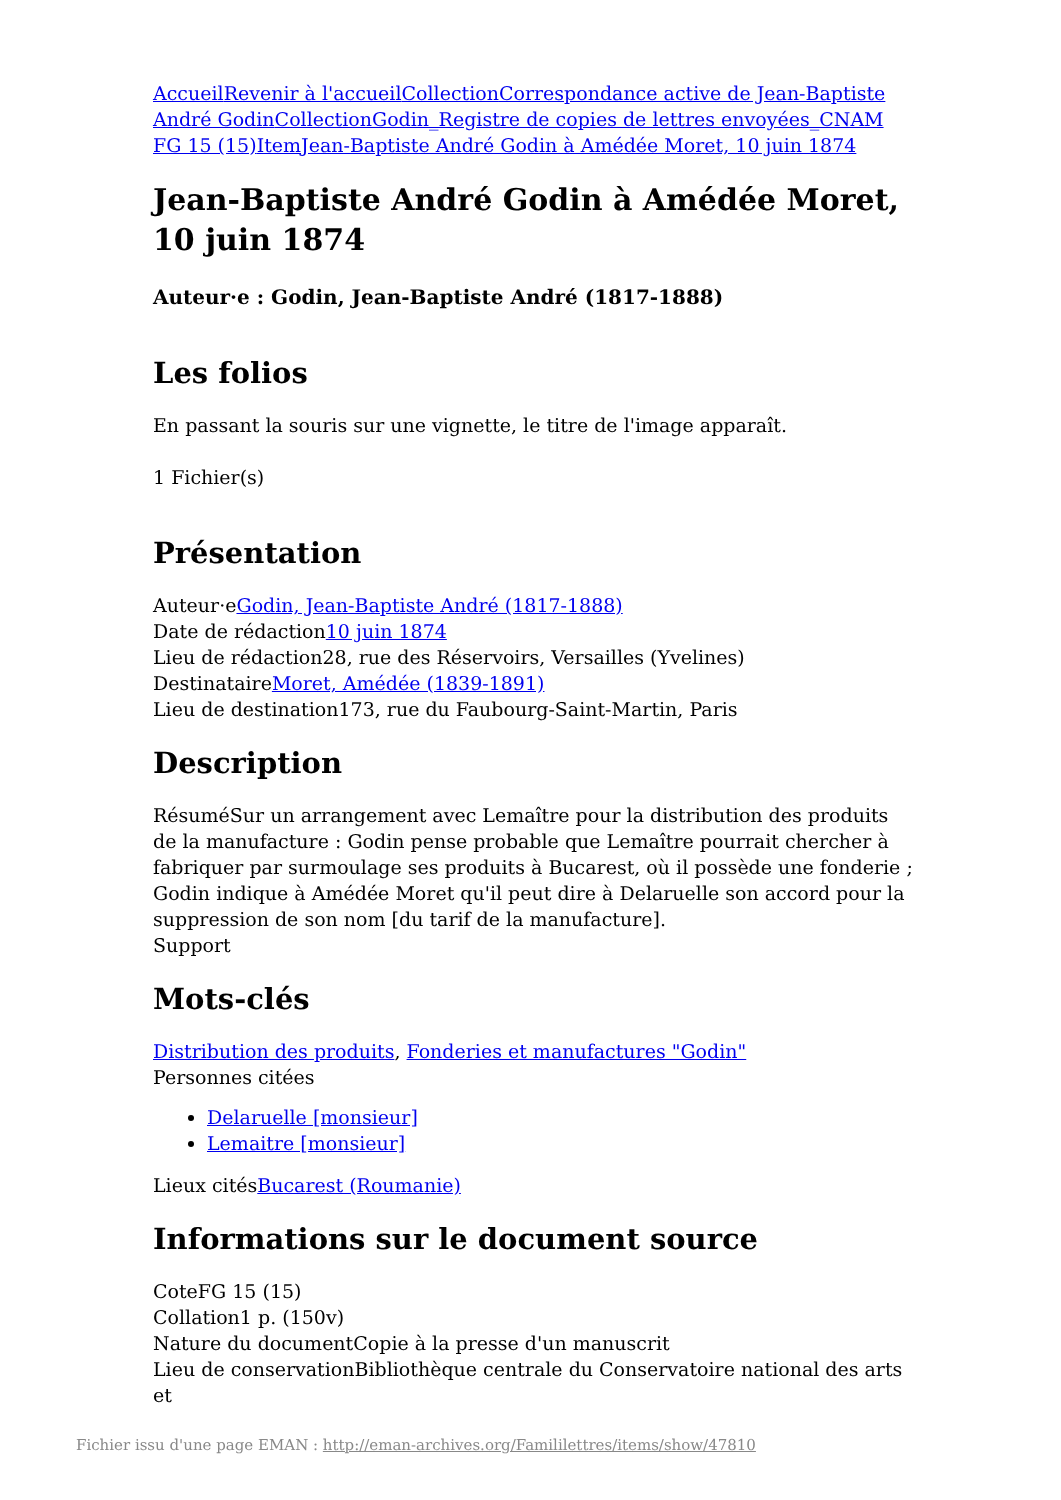Accueil Revenir à l'accueil Collection Correspondance active de Jean-Baptiste André Godin Collection Godin_Registre de copies de lettres envoyées_CNAM FG 15 (15) Item Jean-Baptiste André Godin à Amédée Moret, 10 juin 1874
Jean-Baptiste André Godin à Amédée Moret, 10 juin 1874
Auteur·e : Godin, Jean-Baptiste André (1817-1888)
Les folios
En passant la souris sur une vignette, le titre de l'image apparaît.
1 Fichier(s)
Présentation
Auteur·eGodin, Jean-Baptiste André (1817-1888)
Date de rédaction10 juin 1874
Lieu de rédaction28, rue des Réservoirs, Versailles (Yvelines)
DestinataireMoret, Amédée (1839-1891)
Lieu de destination173, rue du Faubourg-Saint-Martin, Paris
Description
RésuméSur un arrangement avec Lemaître pour la distribution des produits de la manufacture : Godin pense probable que Lemaître pourrait chercher à fabriquer par surmoulage ses produits à Bucarest, où il possède une fonderie ; Godin indique à Amédée Moret qu'il peut dire à Delaruelle son accord pour la suppression de son nom [du tarif de la manufacture].
Support
Mots-clés
Distribution des produits, Fonderies et manufactures "Godin"
Personnes citées
Delaruelle [monsieur]
Lemaitre [monsieur]
Lieux citésBucarest (Roumanie)
Informations sur le document source
CoteFG 15 (15)
Collation1 p. (150v)
Nature du documentCopie à la presse d'un manuscrit
Lieu de conservationBibliothèque centrale du Conservatoire national des arts et
Fichier issu d'une page EMAN : http://eman-archives.org/Famililettres/items/show/47810